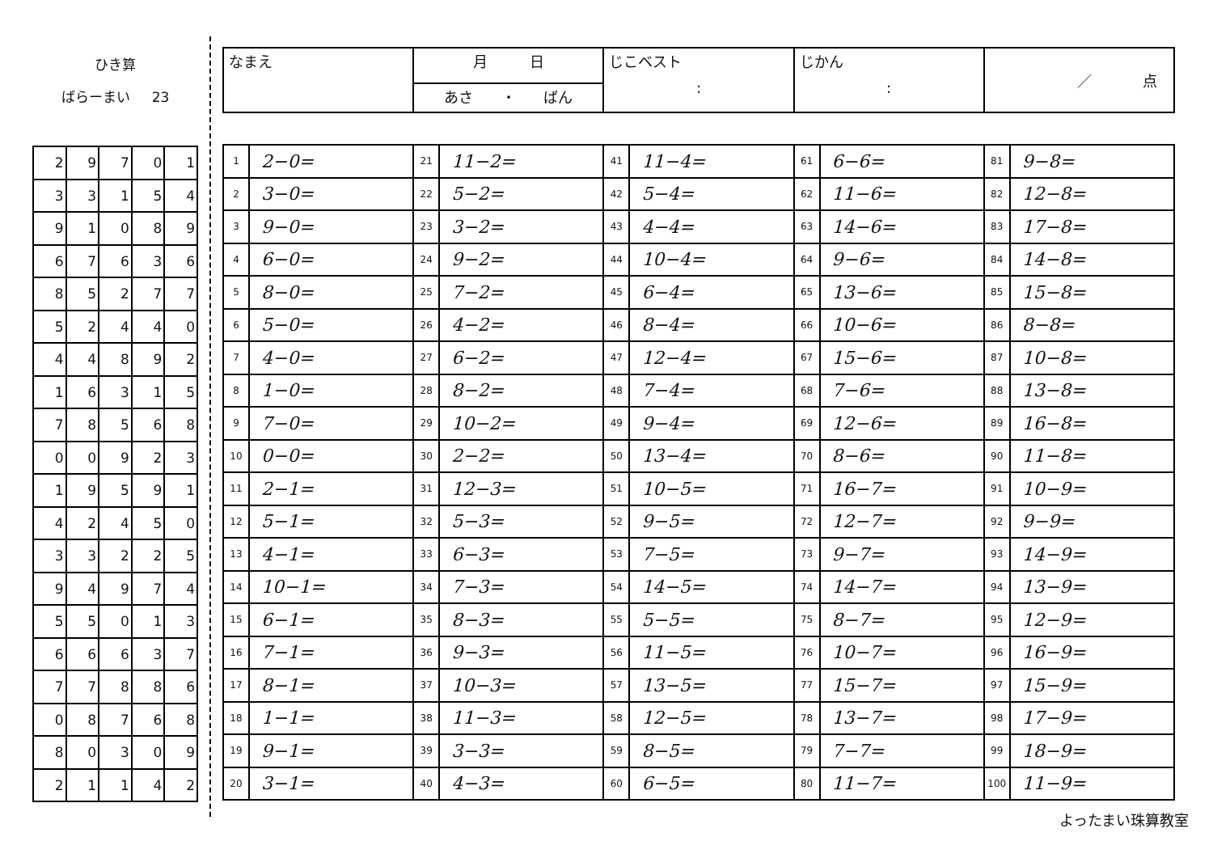ひき算
ばらーまい 23
| 2 | 9 | 7 | 0 | 1 |
| 3 | 3 | 1 | 5 | 4 |
| 9 | 1 | 0 | 8 | 9 |
| 6 | 7 | 6 | 3 | 6 |
| 8 | 5 | 2 | 7 | 7 |
| 5 | 2 | 4 | 4 | 0 |
| 4 | 4 | 8 | 9 | 2 |
| 1 | 6 | 3 | 1 | 5 |
| 7 | 8 | 5 | 6 | 8 |
| 0 | 0 | 9 | 2 | 3 |
| 1 | 9 | 5 | 9 | 1 |
| 4 | 2 | 4 | 5 | 0 |
| 3 | 3 | 2 | 2 | 5 |
| 9 | 4 | 9 | 7 | 4 |
| 5 | 5 | 0 | 1 | 3 |
| 6 | 6 | 6 | 3 | 7 |
| 7 | 7 | 8 | 8 | 6 |
| 0 | 8 | 7 | 6 | 8 |
| 8 | 0 | 3 | 0 | 9 |
| 2 | 1 | 1 | 4 | 2 |
| なまえ | 月 日 | じこベスト : | じかん : | ／ 点 |
| | あさ ・ ばん | | | |
| 1 | 2−0= | 21 | 11−2= | 41 | 11−4= | 61 | 6−6= | 81 | 9−8= |
| 2 | 3−0= | 22 | 5−2= | 42 | 5−4= | 62 | 11−6= | 82 | 12−8= |
| 3 | 9−0= | 23 | 3−2= | 43 | 4−4= | 63 | 14−6= | 83 | 17−8= |
| 4 | 6−0= | 24 | 9−2= | 44 | 10−4= | 64 | 9−6= | 84 | 14−8= |
| 5 | 8−0= | 25 | 7−2= | 45 | 6−4= | 65 | 13−6= | 85 | 15−8= |
| 6 | 5−0= | 26 | 4−2= | 46 | 8−4= | 66 | 10−6= | 86 | 8−8= |
| 7 | 4−0= | 27 | 6−2= | 47 | 12−4= | 67 | 15−6= | 87 | 10−8= |
| 8 | 1−0= | 28 | 8−2= | 48 | 7−4= | 68 | 7−6= | 88 | 13−8= |
| 9 | 7−0= | 29 | 10−2= | 49 | 9−4= | 69 | 12−6= | 89 | 16−8= |
| 10 | 0−0= | 30 | 2−2= | 50 | 13−4= | 70 | 8−6= | 90 | 11−8= |
| 11 | 2−1= | 31 | 12−3= | 51 | 10−5= | 71 | 16−7= | 91 | 10−9= |
| 12 | 5−1= | 32 | 5−3= | 52 | 9−5= | 72 | 12−7= | 92 | 9−9= |
| 13 | 4−1= | 33 | 6−3= | 53 | 7−5= | 73 | 9−7= | 93 | 14−9= |
| 14 | 10−1= | 34 | 7−3= | 54 | 14−5= | 74 | 14−7= | 94 | 13−9= |
| 15 | 6−1= | 35 | 8−3= | 55 | 5−5= | 75 | 8−7= | 95 | 12−9= |
| 16 | 7−1= | 36 | 9−3= | 56 | 11−5= | 76 | 10−7= | 96 | 16−9= |
| 17 | 8−1= | 37 | 10−3= | 57 | 13−5= | 77 | 15−7= | 97 | 15−9= |
| 18 | 1−1= | 38 | 11−3= | 58 | 12−5= | 78 | 13−7= | 98 | 17−9= |
| 19 | 9−1= | 39 | 3−3= | 59 | 8−5= | 79 | 7−7= | 99 | 18−9= |
| 20 | 3−1= | 40 | 4−3= | 60 | 6−5= | 80 | 11−7= | 100 | 11−9= |
よったまい珠算教室